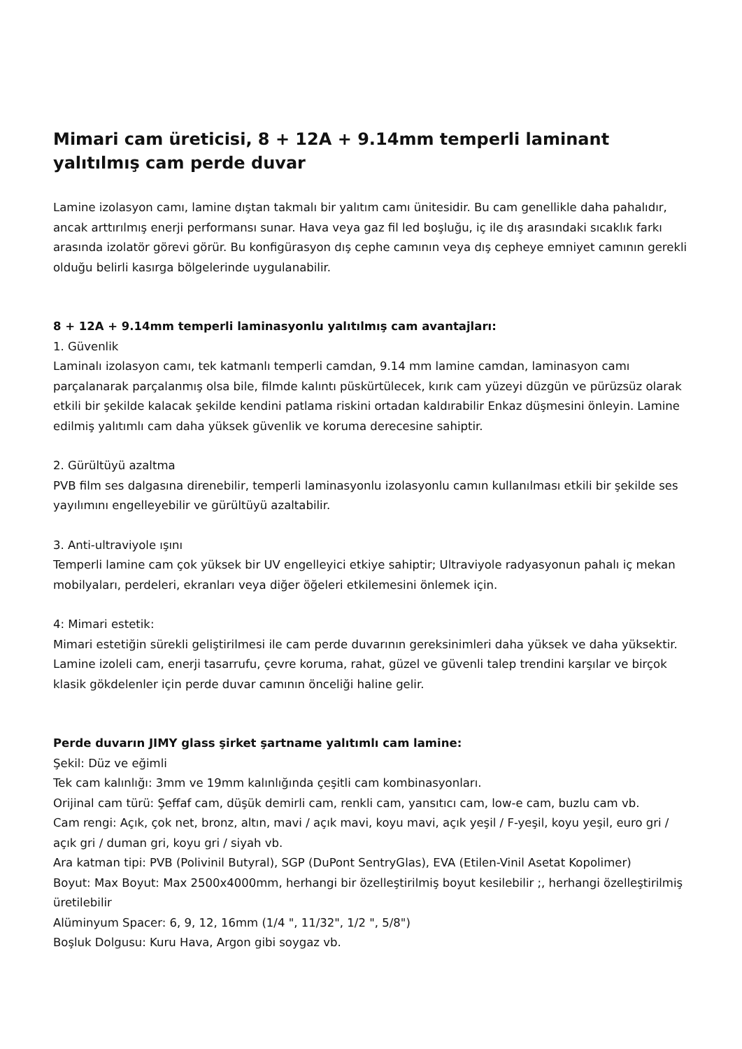Mimari cam üreticisi, 8 + 12A + 9.14mm temperli laminant yalıtılmış cam perde duvar
Lamine izolasyon camı, lamine dıştan takmalı bir yalıtım camı ünitesidir. Bu cam genellikle daha pahalıdır, ancak arttırılmış enerji performansı sunar. Hava veya gaz fil led boşluğu, iç ile dış arasındaki sıcaklık farkı arasında izolatör görevi görür. Bu konfigürasyon dış cephe camının veya dış cepheye emniyet camının gerekli olduğu belirli kasırga bölgelerinde uygulanabilir.
8 + 12A + 9.14mm temperli laminasyonlu yalıtılmış cam avantajları:
1. Güvenlik
Laminalı izolasyon camı, tek katmanlı temperli camdan, 9.14 mm lamine camdan, laminasyon camı parçalanarak parçalanmış olsa bile, filmde kalıntı püskürtülecek, kırık cam yüzeyi düzgün ve pürüzsüz olarak etkili bir şekilde kalacak şekilde kendini patlama riskini ortadan kaldırabilir Enkaz düşmesini önleyin. Lamine edilmiş yalıtımlı cam daha yüksek güvenlik ve koruma derecesine sahiptir.
2. Gürültüyü azaltma
PVB film ses dalgasına direnebilir, temperli laminasyonlu izolasyonlu camın kullanılması etkili bir şekilde ses yayılımını engelleyebilir ve gürültüyü azaltabilir.
3. Anti-ultraviyole ışını
Temperli lamine cam çok yüksek bir UV engelleyici etkiye sahiptir; Ultraviyole radyasyonun pahalı iç mekan mobilyaları, perdeleri, ekranları veya diğer öğeleri etkilemesini önlemek için.
4: Mimari estetik:
Mimari estetiğin sürekli geliştirilmesi ile cam perde duvarının gereksinimleri daha yüksek ve daha yüksektir. Lamine izoleli cam, enerji tasarrufu, çevre koruma, rahat, güzel ve güvenli talep trendini karşılar ve birçok klasik gökdelenler için perde duvar camının önceliği haline gelir.
Perde duvarın JIMY glass şirket şartname yalıtımlı cam lamine:
Şekil: Düz ve eğimli
Tek cam kalınlığı: 3mm ve 19mm kalınlığında çeşitli cam kombinasyonları.
Orijinal cam türü: Şeffaf cam, düşük demirli cam, renkli cam, yansıtıcı cam, low-e cam, buzlu cam vb.
Cam rengi: Açık, çok net, bronz, altın, mavi / açık mavi, koyu mavi, açık yeşil / F-yeşil, koyu yeşil, euro gri / açık gri / duman gri, koyu gri / siyah vb.
Ara katman tipi: PVB (Polivinil Butyral), SGP (DuPont SentryGlas), EVA (Etilen-Vinil Asetat Kopolimer)
Boyut: Max Boyut: Max 2500x4000mm, herhangi bir özelleştirilmiş boyut kesilebilir ;, herhangi özelleştirilmiş üretilebilir
Alüminyum Spacer: 6, 9, 12, 16mm (1/4 ", 11/32", 1/2 ", 5/8")
Boşluk Dolgusu: Kuru Hava, Argon gibi soygaz vb.